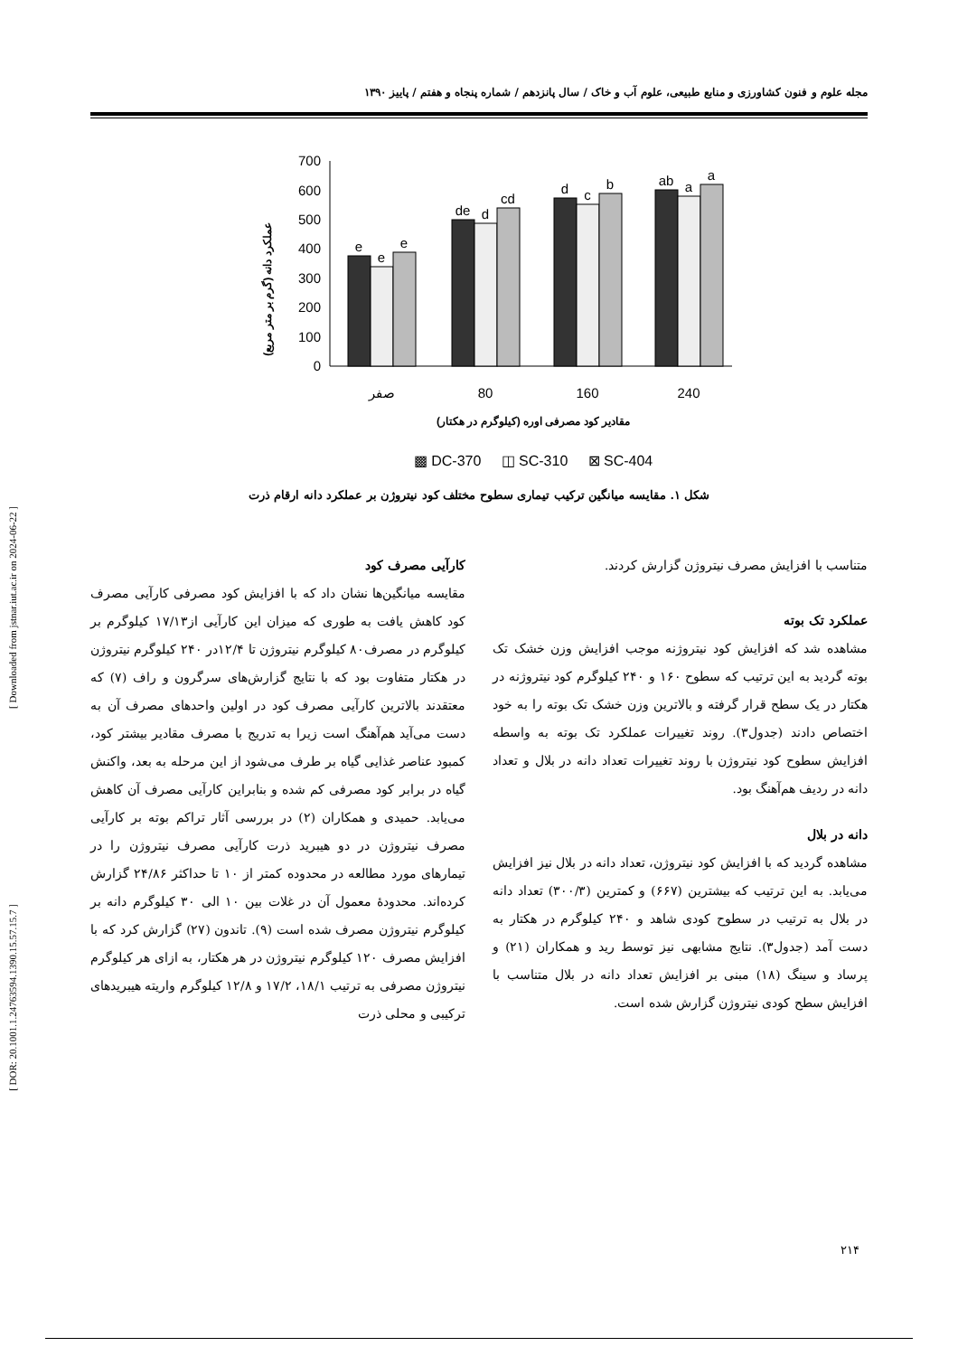مجله علوم و فنون کشاورزی و منابع طبیعی، علوم آب و خاک / سال پانزدهم / شماره پنجاه و هفتم / پاییز ۱۳۹۰
[ Downloaded from jstnar.iut.ac.ir on 2024-06-22 ]
[ DOR: 20.1001.1.24763594.1390.15.57.15.7 ]
عملکرد دانه (گرم بر متر مربع)
0
100
200
300
400
500
600
700
e
e
e
de
d
cd
d
c
b
ab
a
a
صفر
80
160
240
مقادیر کود مصرفی اوره (کیلوگرم در هکتار)
▩ DC-370 ◫ SC-310 ⊠ SC-404
شکل ۱. مقایسه میانگین ترکیب تیماری سطوح مختلف کود نیتروژن بر عملکرد دانه ارقام ذرت
متناسب با افزایش مصرف نیتروژن گزارش کردند.
عملکرد تک بوته
مشاهده شد که افزایش کود نیتروژنه موجب افزایش وزن خشک تک بوته گردید به این ترتیب که سطوح ۱۶۰ و ۲۴۰ کیلوگرم کود نیتروژنه در هکتار در یک سطح قرار گرفته و بالاترین وزن خشک تک بوته را به خود اختصاص دادند (جدول۳). روند تغییرات عملکرد تک بوته به واسطه افزایش سطوح کود نیتروژن با روند تغییرات تعداد دانه در بلال و تعداد دانه در ردیف هم‌آهنگ بود.
دانه در بلال
مشاهده گردید که با افزایش کود نیتروژن، تعداد دانه در بلال نیز افزایش می‌یابد. به این ترتیب که بیشترین (۶۶۷) و کمترین (۳۰۰/۳) تعداد دانه در بلال به ترتیب در سطوح کودی شاهد و ۲۴۰ کیلوگرم در هکتار به دست آمد (جدول۳). نتایج مشابهی نیز توسط رید و همکاران (۲۱) و پرساد و سینگ (۱۸) مبنی بر افزایش تعداد دانه در بلال متناسب با افزایش سطح کودی نیتروژن گزارش شده است.
کارآیی مصرف کود
مقایسه میانگین‌ها نشان داد که با افزایش کود مصرفی کارآیی مصرف کود کاهش یافت به طوری که میزان این کارآیی از۱۷/۱۳ کیلوگرم بر کیلوگرم در مصرف۸۰ کیلوگرم نیتروژن تا ۱۲/۴در ۲۴۰ کیلوگرم نیتروژن در هکتار متفاوت بود که با نتایج گزارش‌های سرگرون و راف (۷) که معتقدند بالاترین کارآیی مصرف کود در اولین واحدهای مصرف آن به دست می‌آید هم‌آهنگ است زیرا به تدریج با مصرف مقادیر بیشتر کود، کمبود عناصر غذایی گیاه بر طرف می‌شود از این مرحله به بعد، واکنش گیاه در برابر کود مصرفی کم شده و بنابراین کارآیی مصرف آن کاهش می‌یابد. حمیدی و همکاران (۲) در بررسی آثار تراکم بوته بر کارآیی مصرف نیتروژن در دو هیبرید ذرت کارآیی مصرف نیتروژن را در تیمارهای مورد مطالعه در محدوده کمتر از ۱۰ تا حداکثر ۲۴/۸۶ گزارش کرده‌اند. محدودهٔ معمول آن در غلات بین ۱۰ الی ۳۰ کیلوگرم دانه بر کیلوگرم نیتروژن مصرف شده است (۹). تاندون (۲۷) گزارش کرد که با افزایش مصرف ۱۲۰ کیلوگرم نیتروژن در هر هکتار، به ازای هر کیلوگرم نیتروژن مصرفی به ترتیب ۱۸/۱، ۱۷/۲ و ۱۲/۸ کیلوگرم واریته هیبریدهای ترکیبی و محلی ذرت
۲۱۴